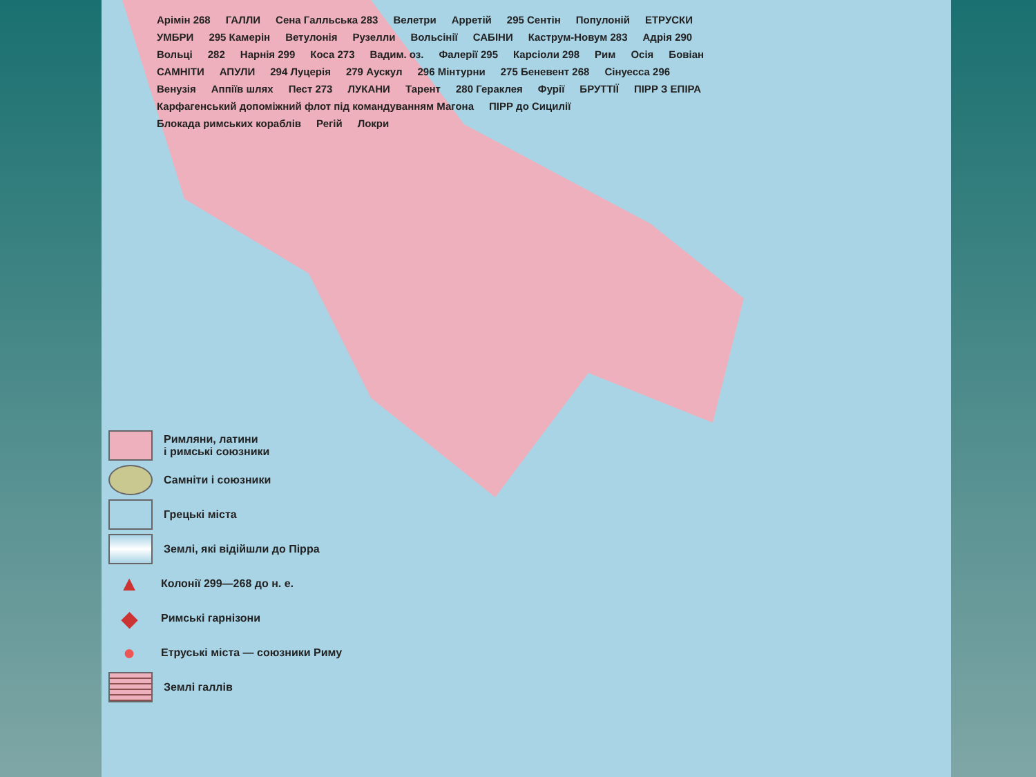Арімін 268 ГАЛЛИ Сена Галльська 283 Велетри Арретій 295 Сентін Популоній ЕТРУСКИ УМБРИ 295 Камерін Ветулонія Рузелли Вольсінії САБІНИ Каструм-Новум 283 Адрія 290 Вольці 282 Нарнія 299 Коса 273 Вадим. оз. Фалерії 295 Карсіоли 298 Рим Осія Бовіан САМНІТИ АПУЛИ 294 Луцерія 279 Аускул 296 Мінтурни 275 Беневент 268 Сінуесса 296 Венузія Аппіїв шлях Пест 273 ЛУКАНИ Тарент 280 Гераклея Фурії БРУТТІЇ ПІРР З ЕПІРА Карфагенський допоміжний флот під командуванням Магона ПІРР до Сицилії Блокада римських кораблів Регій Локри
Римляни, латини
і римські союзники
Самніти і союзники
Грецькі міста
Землі, які відійшли до Пірра
▲ Колонії 299—268 до н. е.
◆ Римські гарнізони
● Етруські міста — союзники Риму
Землі галлів